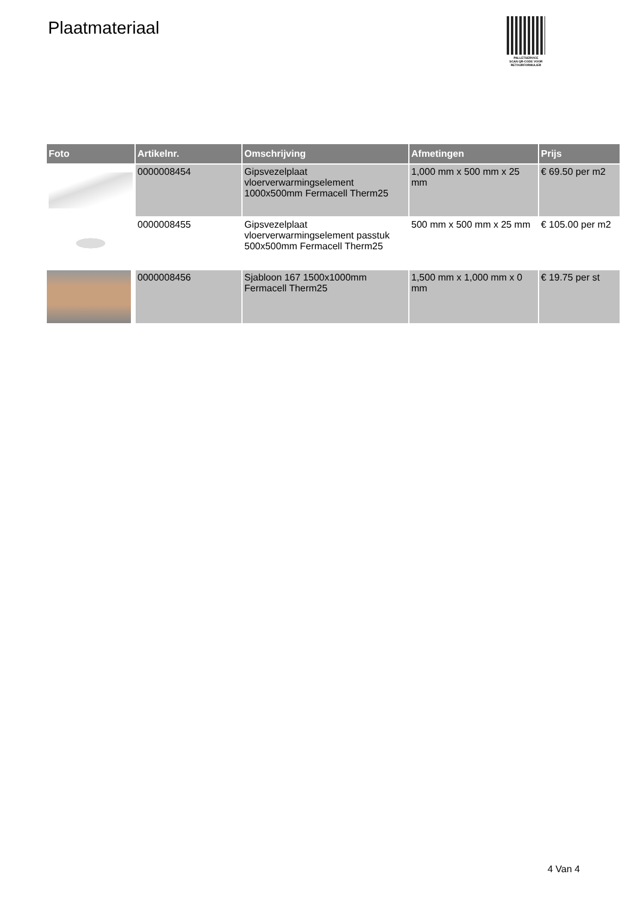Plaatmateriaal
PALLETSERVICE
SCAN QR-CODE VOOR RETOURFORMULIER
| Foto | Artikelnr. | Omschrijving | Afmetingen | Prijs |
| --- | --- | --- | --- | --- |
| | 0000008454 | Gipsvezelplaat vloerverwarmingselement 1000x500mm Fermacell Therm25 | 1,000 mm x 500 mm x 25 mm | € 69.50 per m2 |
| | 0000008455 | Gipsvezelplaat vloerverwarmingselement passtuk 500x500mm Fermacell Therm25 | 500 mm x 500 mm x 25 mm | € 105.00 per m2 |
| | 0000008456 | Sjabloon 167 1500x1000mm Fermacell Therm25 | 1,500 mm x 1,000 mm x 0 mm | € 19.75 per st |
4 Van 4